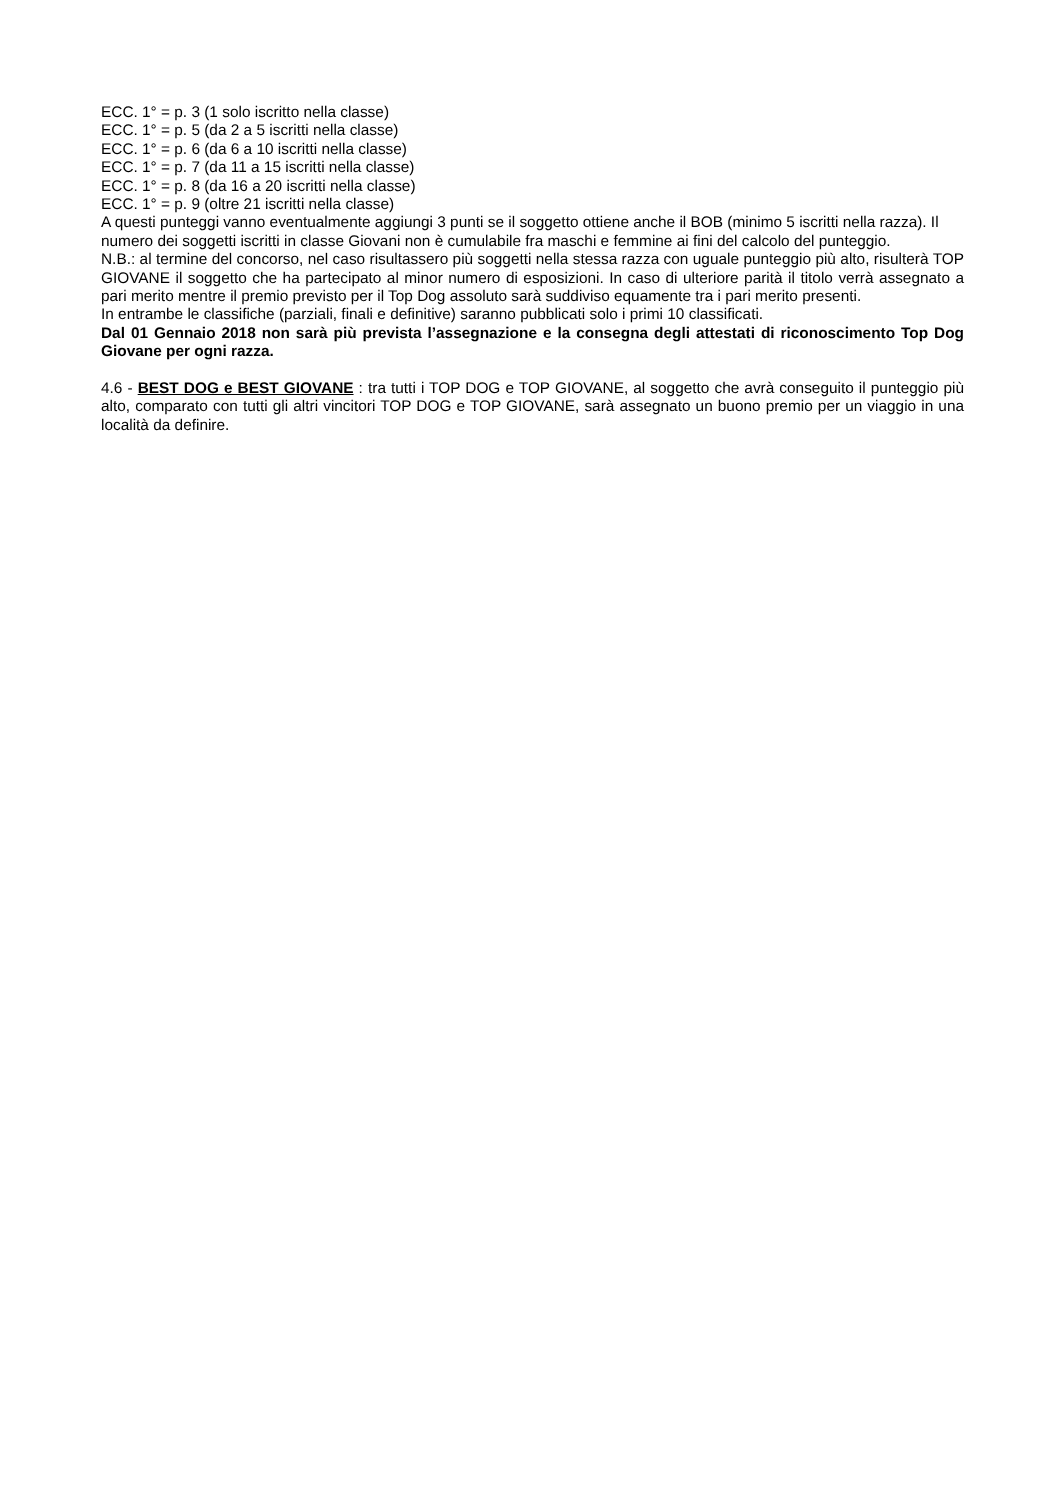ECC. 1° = p. 3 (1 solo iscritto nella classe)
ECC. 1° = p. 5 (da 2 a 5 iscritti nella classe)
ECC. 1° = p. 6 (da 6 a 10 iscritti nella classe)
ECC. 1° = p. 7 (da 11 a 15 iscritti nella classe)
ECC. 1° = p. 8 (da 16 a 20 iscritti nella classe)
ECC. 1° = p. 9 (oltre 21 iscritti nella classe)
A questi punteggi vanno eventualmente aggiungi 3 punti se il soggetto ottiene anche il BOB (minimo 5 iscritti nella razza). Il numero dei soggetti iscritti in classe Giovani non è cumulabile fra maschi e femmine ai fini del calcolo del punteggio.
N.B.: al termine del concorso, nel caso risultassero più soggetti nella stessa razza con uguale punteggio più alto, risulterà TOP GIOVANE il soggetto che ha partecipato al minor numero di esposizioni. In caso di ulteriore parità il titolo verrà assegnato a pari merito mentre il premio previsto per il Top Dog assoluto sarà suddiviso equamente tra i pari merito presenti.
In entrambe le classifiche (parziali, finali e definitive) saranno pubblicati solo i primi 10 classificati.
Dal 01 Gennaio 2018 non sarà più prevista l’assegnazione e la consegna degli attestati di riconoscimento Top Dog Giovane per ogni razza.
4.6 - BEST DOG e BEST GIOVANE : tra tutti i TOP DOG e TOP GIOVANE, al soggetto che avrà conseguito il punteggio più alto, comparato con tutti gli altri vincitori TOP DOG e TOP GIOVANE, sarà assegnato un buono premio per un viaggio in una località da definire.